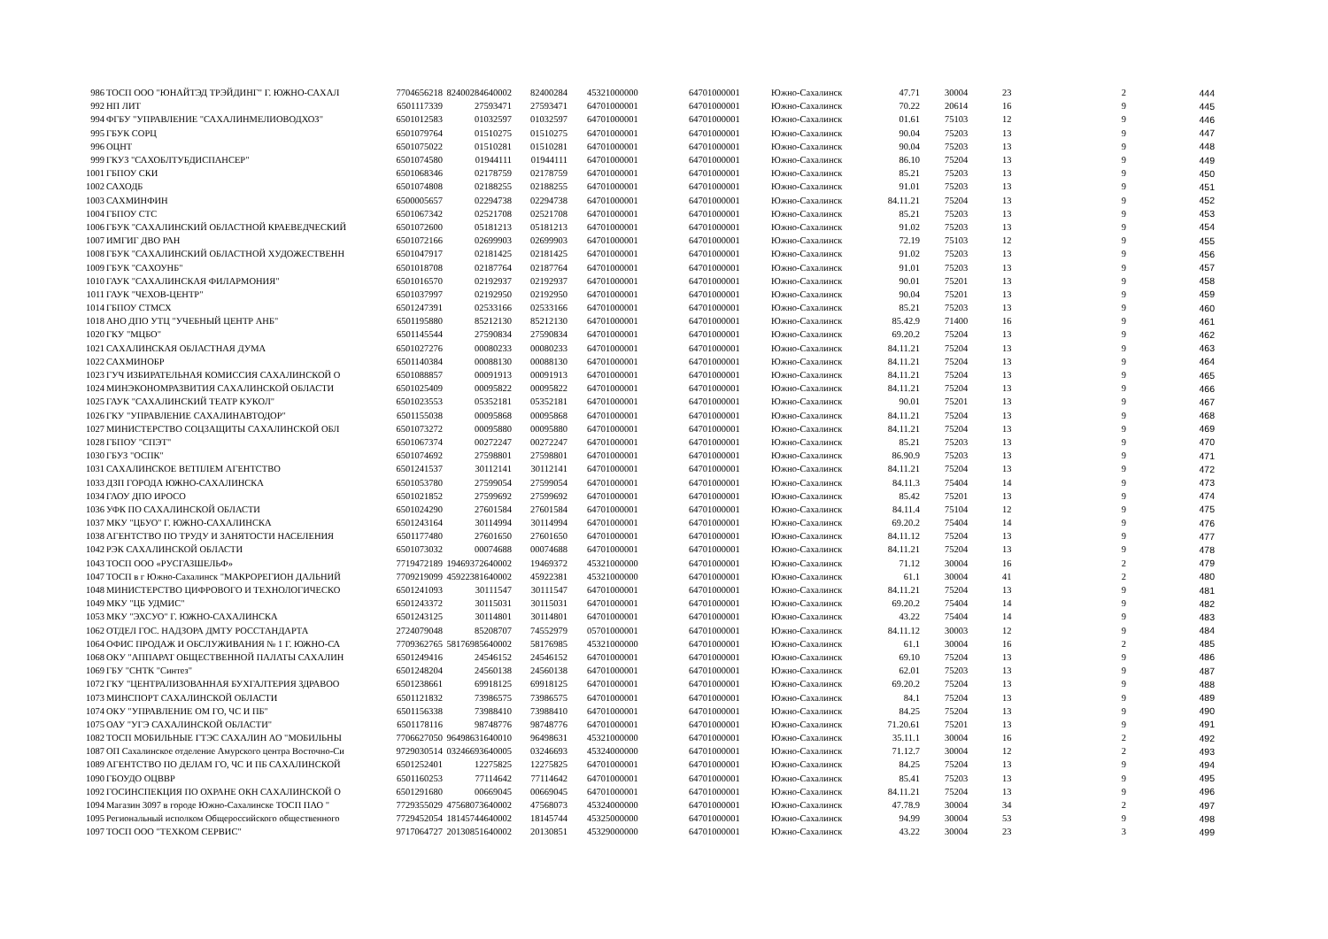| 986 | ТОСП ООО "ЮНАЙТЭД ТРЭЙДИНГ" Г. ЮЖНО-САХАЛ | 7704656218 | 82400284640002 | 82400284 | 45321000000 | 64701000001 | Южно-Сахалинск | 47.71 | 30004 | 23 | 2 | 444 |
| 992 | НП ЛИТ | 6501117339 | 27593471 | 27593471 | 64701000001 | 64701000001 | Южно-Сахалинск | 70.22 | 20614 | 16 | 9 | 445 |
| 994 | ФГБУ "УПРАВЛЕНИЕ "САХАЛИНМЕЛИОВОДХОЗ" | 6501012583 | 01032597 | 01032597 | 64701000001 | 64701000001 | Южно-Сахалинск | 01.61 | 75103 | 12 | 9 | 446 |
| 995 | ГБУК СОРЦ | 6501079764 | 01510275 | 01510275 | 64701000001 | 64701000001 | Южно-Сахалинск | 90.04 | 75203 | 13 | 9 | 447 |
| 996 | ОЦНТ | 6501075022 | 01510281 | 01510281 | 64701000001 | 64701000001 | Южно-Сахалинск | 90.04 | 75203 | 13 | 9 | 448 |
| 999 | ГКУЗ "САХОБЛТУБДИСПАНСЕР" | 6501074580 | 01944111 | 01944111 | 64701000001 | 64701000001 | Южно-Сахалинск | 86.10 | 75204 | 13 | 9 | 449 |
| 1001 | ГБПОУ СКИ | 6501068346 | 02178759 | 02178759 | 64701000001 | 64701000001 | Южно-Сахалинск | 85.21 | 75203 | 13 | 9 | 450 |
| 1002 | САХОДБ | 6501074808 | 02188255 | 02188255 | 64701000001 | 64701000001 | Южно-Сахалинск | 91.01 | 75203 | 13 | 9 | 451 |
| 1003 | САХМИНФИН | 6500005657 | 02294738 | 02294738 | 64701000001 | 64701000001 | Южно-Сахалинск | 84.11.21 | 75204 | 13 | 9 | 452 |
| 1004 | ГБПОУ СТС | 6501067342 | 02521708 | 02521708 | 64701000001 | 64701000001 | Южно-Сахалинск | 85.21 | 75203 | 13 | 9 | 453 |
| 1006 | ГБУК "САХАЛИНСКИЙ ОБЛАСТНОЙ КРАЕВЕДЧЕСКИЙ | 6501072600 | 05181213 | 05181213 | 64701000001 | 64701000001 | Южно-Сахалинск | 91.02 | 75203 | 13 | 9 | 454 |
| 1007 | ИМГИГ ДВО РАН | 6501072166 | 02699903 | 02699903 | 64701000001 | 64701000001 | Южно-Сахалинск | 72.19 | 75103 | 12 | 9 | 455 |
| 1008 | ГБУК "САХАЛИНСКИЙ ОБЛАСТНОЙ ХУДОЖЕСТВЕНН | 6501047917 | 02181425 | 02181425 | 64701000001 | 64701000001 | Южно-Сахалинск | 91.02 | 75203 | 13 | 9 | 456 |
| 1009 | ГБУК "САХОУНБ" | 6501018708 | 02187764 | 02187764 | 64701000001 | 64701000001 | Южно-Сахалинск | 91.01 | 75203 | 13 | 9 | 457 |
| 1010 | ГАУК "САХАЛИНСКАЯ ФИЛАРМОНИЯ" | 6501016570 | 02192937 | 02192937 | 64701000001 | 64701000001 | Южно-Сахалинск | 90.01 | 75201 | 13 | 9 | 458 |
| 1011 | ГАУК "ЧЕХОВ-ЦЕНТР" | 6501037997 | 02192950 | 02192950 | 64701000001 | 64701000001 | Южно-Сахалинск | 90.04 | 75201 | 13 | 9 | 459 |
| 1014 | ГБПОУ СТМСХ | 6501247391 | 02533166 | 02533166 | 64701000001 | 64701000001 | Южно-Сахалинск | 85.21 | 75203 | 13 | 9 | 460 |
| 1018 | АНО ДПО УТЦ "УЧЕБНЫЙ ЦЕНТР АНБ" | 6501195880 | 85212130 | 85212130 | 64701000001 | 64701000001 | Южно-Сахалинск | 85.42.9 | 71400 | 16 | 9 | 461 |
| 1020 | ГКУ "МЦБО" | 6501145544 | 27590834 | 27590834 | 64701000001 | 64701000001 | Южно-Сахалинск | 69.20.2 | 75204 | 13 | 9 | 462 |
| 1021 | САХАЛИНСКАЯ ОБЛАСТНАЯ ДУМА | 6501027276 | 00080233 | 00080233 | 64701000001 | 64701000001 | Южно-Сахалинск | 84.11.21 | 75204 | 13 | 9 | 463 |
| 1022 | САХМИНОБР | 6501140384 | 00088130 | 00088130 | 64701000001 | 64701000001 | Южно-Сахалинск | 84.11.21 | 75204 | 13 | 9 | 464 |
| 1023 | ГУЧ ИЗБИРАТЕЛЬНАЯ КОМИССИЯ САХАЛИНСКОЙ О | 6501088857 | 00091913 | 00091913 | 64701000001 | 64701000001 | Южно-Сахалинск | 84.11.21 | 75204 | 13 | 9 | 465 |
| 1024 | МИНЭКОНОМРАЗВИТИЯ САХАЛИНСКОЙ ОБЛАСТИ | 6501025409 | 00095822 | 00095822 | 64701000001 | 64701000001 | Южно-Сахалинск | 84.11.21 | 75204 | 13 | 9 | 466 |
| 1025 | ГАУК "САХАЛИНСКИЙ ТЕАТР КУКОЛ" | 6501023553 | 05352181 | 05352181 | 64701000001 | 64701000001 | Южно-Сахалинск | 90.01 | 75201 | 13 | 9 | 467 |
| 1026 | ГКУ "УПРАВЛЕНИЕ САХАЛИНАВТОДОР" | 6501155038 | 00095868 | 00095868 | 64701000001 | 64701000001 | Южно-Сахалинск | 84.11.21 | 75204 | 13 | 9 | 468 |
| 1027 | МИНИСТЕРСТВО СОЦЗАЩИТЫ САХАЛИНСКОЙ ОБЛ | 6501073272 | 00095880 | 00095880 | 64701000001 | 64701000001 | Южно-Сахалинск | 84.11.21 | 75204 | 13 | 9 | 469 |
| 1028 | ГБПОУ "СПЭТ" | 6501067374 | 00272247 | 00272247 | 64701000001 | 64701000001 | Южно-Сахалинск | 85.21 | 75203 | 13 | 9 | 470 |
| 1030 | ГБУЗ "ОСПК" | 6501074692 | 27598801 | 27598801 | 64701000001 | 64701000001 | Южно-Сахалинск | 86.90.9 | 75203 | 13 | 9 | 471 |
| 1031 | САХАЛИНСКОЕ ВЕТПЛЕМ АГЕНТСТВО | 6501241537 | 30112141 | 30112141 | 64701000001 | 64701000001 | Южно-Сахалинск | 84.11.21 | 75204 | 13 | 9 | 472 |
| 1033 | ДЗП ГОРОДА ЮЖНО-САХАЛИНСКА | 6501053780 | 27599054 | 27599054 | 64701000001 | 64701000001 | Южно-Сахалинск | 84.11.3 | 75404 | 14 | 9 | 473 |
| 1034 | ГАОУ ДПО ИРОСО | 6501021852 | 27599692 | 27599692 | 64701000001 | 64701000001 | Южно-Сахалинск | 85.42 | 75201 | 13 | 9 | 474 |
| 1036 | УФК ПО САХАЛИНСКОЙ ОБЛАСТИ | 6501024290 | 27601584 | 27601584 | 64701000001 | 64701000001 | Южно-Сахалинск | 84.11.4 | 75104 | 12 | 9 | 475 |
| 1037 | МКУ "ЦБУО" Г. ЮЖНО-САХАЛИНСКА | 6501243164 | 30114994 | 30114994 | 64701000001 | 64701000001 | Южно-Сахалинск | 69.20.2 | 75404 | 14 | 9 | 476 |
| 1038 | АГЕНТСТВО ПО ТРУДУ И ЗАНЯТОСТИ НАСЕЛЕНИЯ | 6501177480 | 27601650 | 27601650 | 64701000001 | 64701000001 | Южно-Сахалинск | 84.11.12 | 75204 | 13 | 9 | 477 |
| 1042 | РЭК САХАЛИНСКОЙ ОБЛАСТИ | 6501073032 | 00074688 | 00074688 | 64701000001 | 64701000001 | Южно-Сахалинск | 84.11.21 | 75204 | 13 | 9 | 478 |
| 1043 | ТОСП ООО «РУСГАЗШЕЛЬФ» | 7719472189 | 19469372640002 | 19469372 | 45321000000 | 64701000001 | Южно-Сахалинск | 71.12 | 30004 | 16 | 2 | 479 |
| 1047 | ТОСП в г Южно-Сахалинск "МАКРОРЕГИОН ДАЛЬНИЙ | 7709219099 | 45922381640002 | 45922381 | 45321000000 | 64701000001 | Южно-Сахалинск | 61.1 | 30004 | 41 | 2 | 480 |
| 1048 | МИНИСТЕРСТВО ЦИФРОВОГО И ТЕХНОЛОГИЧЕСКО | 6501241093 | 30111547 | 30111547 | 64701000001 | 64701000001 | Южно-Сахалинск | 84.11.21 | 75204 | 13 | 9 | 481 |
| 1049 | МКУ "ЦБ УДМИС" | 6501243372 | 30115031 | 30115031 | 64701000001 | 64701000001 | Южно-Сахалинск | 69.20.2 | 75404 | 14 | 9 | 482 |
| 1053 | МКУ "ЭХСУО" Г. ЮЖНО-САХАЛИНСКА | 6501243125 | 30114801 | 30114801 | 64701000001 | 64701000001 | Южно-Сахалинск | 43.22 | 75404 | 14 | 9 | 483 |
| 1062 | ОТДЕЛ ГОС. НАДЗОРА ДМТУ РОССТАНДАРТА | 2724079048 | 85208707 | 74552979 | 05701000001 | 64701000001 | Южно-Сахалинск | 84.11.12 | 30003 | 12 | 9 | 484 |
| 1064 | ОФИС ПРОДАЖ И ОБСЛУЖИВАНИЯ № 1 Г. ЮЖНО-СА | 7709362765 | 58176985640002 | 58176985 | 45321000000 | 64701000001 | Южно-Сахалинск | 61.1 | 30004 | 16 | 2 | 485 |
| 1068 | ОКУ "АППАРАТ ОБЩЕСТВЕННОЙ ПАЛАТЫ САХАЛИН | 6501249416 | 24546152 | 24546152 | 64701000001 | 64701000001 | Южно-Сахалинск | 69.10 | 75204 | 13 | 9 | 486 |
| 1069 | ГБУ "СНТК "Синтез" | 6501248204 | 24560138 | 24560138 | 64701000001 | 64701000001 | Южно-Сахалинск | 62.01 | 75203 | 13 | 9 | 487 |
| 1072 | ГКУ "ЦЕНТРАЛИЗОВАННАЯ БУХГАЛТЕРИЯ ЗДРАВОО | 6501238661 | 69918125 | 69918125 | 64701000001 | 64701000001 | Южно-Сахалинск | 69.20.2 | 75204 | 13 | 9 | 488 |
| 1073 | МИНСПОРТ САХАЛИНСКОЙ ОБЛАСТИ | 6501121832 | 73986575 | 73986575 | 64701000001 | 64701000001 | Южно-Сахалинск | 84.1 | 75204 | 13 | 9 | 489 |
| 1074 | ОКУ "УПРАВЛЕНИЕ ОМ ГО, ЧС И ПБ" | 6501156338 | 73988410 | 73988410 | 64701000001 | 64701000001 | Южно-Сахалинск | 84.25 | 75204 | 13 | 9 | 490 |
| 1075 | ОАУ "УГЭ САХАЛИНСКОЙ ОБЛАСТИ" | 6501178116 | 98748776 | 98748776 | 64701000001 | 64701000001 | Южно-Сахалинск | 71.20.61 | 75201 | 13 | 9 | 491 |
| 1082 | ТОСП МОБИЛЬНЫЕ ГТЭС САХАЛИН АО "МОБИЛЬНЫ | 7706627050 | 96498631640010 | 96498631 | 45321000000 | 64701000001 | Южно-Сахалинск | 35.11.1 | 30004 | 16 | 2 | 492 |
| 1087 | ОП Сахалинское отделение Амурского центра Восточно-Си | 9729030514 | 03246693640005 | 03246693 | 45324000000 | 64701000001 | Южно-Сахалинск | 71.12.7 | 30004 | 12 | 2 | 493 |
| 1089 | АГЕНТСТВО ПО ДЕЛАМ ГО, ЧС И ПБ САХАЛИНСКОЙ | 6501252401 | 12275825 | 12275825 | 64701000001 | 64701000001 | Южно-Сахалинск | 84.25 | 75204 | 13 | 9 | 494 |
| 1090 | ГБОУДО ОЦВВР | 6501160253 | 77114642 | 77114642 | 64701000001 | 64701000001 | Южно-Сахалинск | 85.41 | 75203 | 13 | 9 | 495 |
| 1092 | ГОСИНСПЕКЦИЯ ПО ОХРАНЕ ОКН САХАЛИНСКОЙ О | 6501291680 | 00669045 | 00669045 | 64701000001 | 64701000001 | Южно-Сахалинск | 84.11.21 | 75204 | 13 | 9 | 496 |
| 1094 | Магазин 3097 в городе Южно-Сахалинске ТОСП ПАО " | 7729355029 | 47568073640002 | 47568073 | 45324000000 | 64701000001 | Южно-Сахалинск | 47.78.9 | 30004 | 34 | 2 | 497 |
| 1095 | Региональный исполком Общероссийского общественного | 7729452054 | 18145744640002 | 18145744 | 45325000000 | 64701000001 | Южно-Сахалинск | 94.99 | 30004 | 53 | 9 | 498 |
| 1097 | ТОСП ООО "ТЕХКОМ СЕРВИС" | 9717064727 | 20130851640002 | 20130851 | 45329000000 | 64701000001 | Южно-Сахалинск | 43.22 | 30004 | 23 | 3 | 499 |